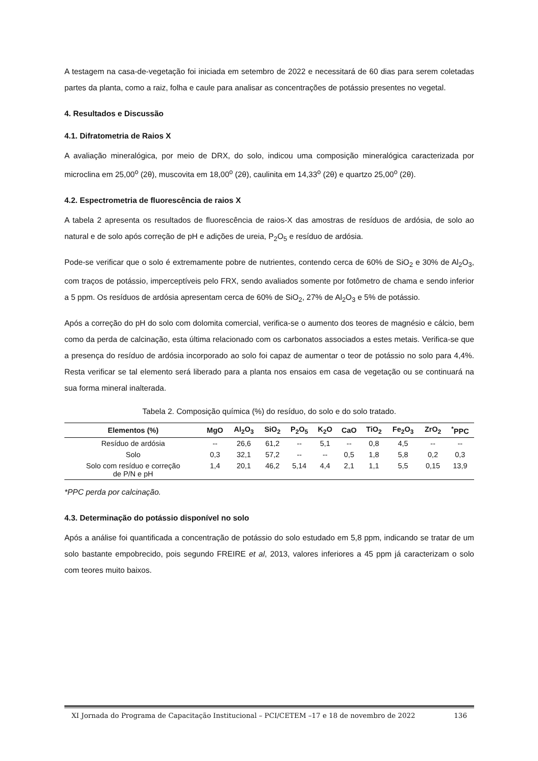A testagem na casa-de-vegetação foi iniciada em setembro de 2022 e necessitará de 60 dias para serem coletadas partes da planta, como a raiz, folha e caule para analisar as concentrações de potássio presentes no vegetal.
4. Resultados e Discussão
4.1. Difratometria de Raios X
A avaliação mineralógica, por meio de DRX, do solo, indicou uma composição mineralógica caracterizada por microclina em 25,00<sup>o</sup> (2θ), muscovita em 18,00<sup>o</sup> (2θ), caulinita em 14,33<sup>o</sup> (2θ) e quartzo 25,00<sup>o</sup> (2θ).
4.2. Espectrometria de fluorescência de raios X
A tabela 2 apresenta os resultados de fluorescência de raios-X das amostras de resíduos de ardósia, de solo ao natural e de solo após correção de pH e adições de ureia, P<sub>2</sub>O<sub>5</sub> e resíduo de ardósia.
Pode-se verificar que o solo é extremamente pobre de nutrientes, contendo cerca de 60% de SiO<sub>2</sub> e 30% de Al<sub>2</sub>O<sub>3</sub>, com traços de potássio, imperceptíveis pelo FRX, sendo avaliados somente por fotômetro de chama e sendo inferior a 5 ppm. Os resíduos de ardósia apresentam cerca de 60% de SiO<sub>2</sub>, 27% de Al<sub>2</sub>O<sub>3</sub> e 5% de potássio.
Após a correção do pH do solo com dolomita comercial, verifica-se o aumento dos teores de magnésio e cálcio, bem como da perda de calcinação, esta última relacionado com os carbonatos associados a estes metais. Verifica-se que a presença do resíduo de ardósia incorporado ao solo foi capaz de aumentar o teor de potássio no solo para 4,4%. Resta verificar se tal elemento será liberado para a planta nos ensaios em casa de vegetação ou se continuará na sua forma mineral inalterada.
Tabela 2. Composição química (%) do resíduo, do solo e do solo tratado.
| Elementos (%) | MgO | Al<sub>2</sub>O<sub>3</sub> | SiO<sub>2</sub> | P<sub>2</sub>O<sub>5</sub> | K<sub>2</sub>O | CaO | TiO<sub>2</sub> | Fe<sub>2</sub>O<sub>3</sub> | ZrO<sub>2</sub> | <sup>*</sup> PPC |
| --- | --- | --- | --- | --- | --- | --- | --- | --- | --- | --- |
| Resíduo de ardósia | -- | 26,6 | 61,2 | -- | 5,1 | -- | 0,8 | 4,5 | -- | -- |
| Solo | 0,3 | 32,1 | 57,2 | -- | -- | 0,5 | 1,8 | 5,8 | 0,2 | 0,3 |
| Solo com resíduo e correção de P/N e pH | 1,4 | 20,1 | 46,2 | 5,14 | 4,4 | 2,1 | 1,1 | 5,5 | 0,15 | 13,9 |
*PPC perda por calcinação.
4.3. Determinação do potássio disponível no solo
Após a análise foi quantificada a concentração de potássio do solo estudado em 5,8 ppm, indicando se tratar de um solo bastante empobrecido, pois segundo FREIRE et al, 2013, valores inferiores a 45 ppm já caracterizam o solo com teores muito baixos.
XI Jornada do Programa de Capacitação Institucional – PCI/CETEM –17 e 18 de novembro de 2022 136